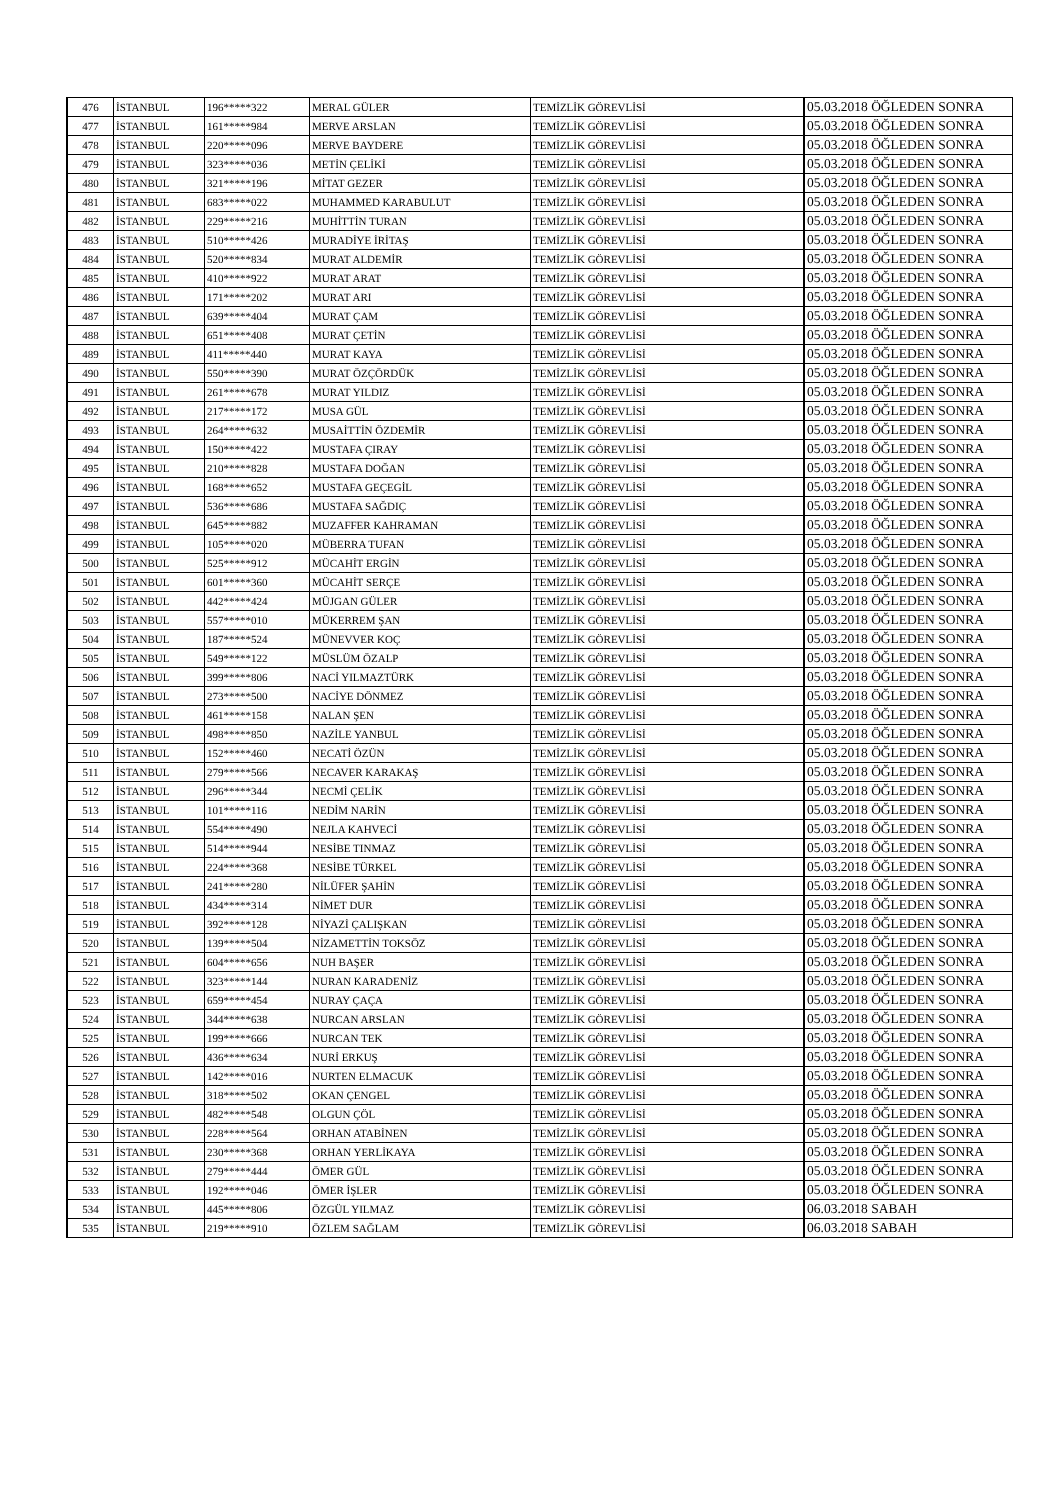| 476 | İSTANBUL | 196*****322 | MERAL GÜLER | TEMİZLİK GÖREVLİSİ | 05.03.2018 ÖĞLEDEN SONRA |
| 477 | İSTANBUL | 161*****984 | MERVE ARSLAN | TEMİZLİK GÖREVLİSİ | 05.03.2018 ÖĞLEDEN SONRA |
| 478 | İSTANBUL | 220*****096 | MERVE BAYDERE | TEMİZLİK GÖREVLİSİ | 05.03.2018 ÖĞLEDEN SONRA |
| 479 | İSTANBUL | 323*****036 | METİN ÇELİKİ | TEMİZLİK GÖREVLİSİ | 05.03.2018 ÖĞLEDEN SONRA |
| 480 | İSTANBUL | 321*****196 | MİTAT GEZER | TEMİZLİK GÖREVLİSİ | 05.03.2018 ÖĞLEDEN SONRA |
| 481 | İSTANBUL | 683*****022 | MUHAMMED KARABULUT | TEMİZLİK GÖREVLİSİ | 05.03.2018 ÖĞLEDEN SONRA |
| 482 | İSTANBUL | 229*****216 | MUHİTTİN TURAN | TEMİZLİK GÖREVLİSİ | 05.03.2018 ÖĞLEDEN SONRA |
| 483 | İSTANBUL | 510*****426 | MURADİYE İRİTAŞ | TEMİZLİK GÖREVLİSİ | 05.03.2018 ÖĞLEDEN SONRA |
| 484 | İSTANBUL | 520*****834 | MURAT ALDEMİR | TEMİZLİK GÖREVLİSİ | 05.03.2018 ÖĞLEDEN SONRA |
| 485 | İSTANBUL | 410*****922 | MURAT ARAT | TEMİZLİK GÖREVLİSİ | 05.03.2018 ÖĞLEDEN SONRA |
| 486 | İSTANBUL | 171*****202 | MURAT ARI | TEMİZLİK GÖREVLİSİ | 05.03.2018 ÖĞLEDEN SONRA |
| 487 | İSTANBUL | 639*****404 | MURAT ÇAM | TEMİZLİK GÖREVLİSİ | 05.03.2018 ÖĞLEDEN SONRA |
| 488 | İSTANBUL | 651*****408 | MURAT ÇETİN | TEMİZLİK GÖREVLİSİ | 05.03.2018 ÖĞLEDEN SONRA |
| 489 | İSTANBUL | 411*****440 | MURAT KAYA | TEMİZLİK GÖREVLİSİ | 05.03.2018 ÖĞLEDEN SONRA |
| 490 | İSTANBUL | 550*****390 | MURAT ÖZÇÖRDÜK | TEMİZLİK GÖREVLİSİ | 05.03.2018 ÖĞLEDEN SONRA |
| 491 | İSTANBUL | 261*****678 | MURAT YILDIZ | TEMİZLİK GÖREVLİSİ | 05.03.2018 ÖĞLEDEN SONRA |
| 492 | İSTANBUL | 217*****172 | MUSA GÜL | TEMİZLİK GÖREVLİSİ | 05.03.2018 ÖĞLEDEN SONRA |
| 493 | İSTANBUL | 264*****632 | MUSAİTTİN ÖZDEMİR | TEMİZLİK GÖREVLİSİ | 05.03.2018 ÖĞLEDEN SONRA |
| 494 | İSTANBUL | 150*****422 | MUSTAFA ÇIRAY | TEMİZLİK GÖREVLİSİ | 05.03.2018 ÖĞLEDEN SONRA |
| 495 | İSTANBUL | 210*****828 | MUSTAFA DOĞAN | TEMİZLİK GÖREVLİSİ | 05.03.2018 ÖĞLEDEN SONRA |
| 496 | İSTANBUL | 168*****652 | MUSTAFA GEÇEGİL | TEMİZLİK GÖREVLİSİ | 05.03.2018 ÖĞLEDEN SONRA |
| 497 | İSTANBUL | 536*****686 | MUSTAFA SAĞDIÇ | TEMİZLİK GÖREVLİSİ | 05.03.2018 ÖĞLEDEN SONRA |
| 498 | İSTANBUL | 645*****882 | MUZAFFER KAHRAMAN | TEMİZLİK GÖREVLİSİ | 05.03.2018 ÖĞLEDEN SONRA |
| 499 | İSTANBUL | 105*****020 | MÜBERRA TUFAN | TEMİZLİK GÖREVLİSİ | 05.03.2018 ÖĞLEDEN SONRA |
| 500 | İSTANBUL | 525*****912 | MÜCAHİT ERGİN | TEMİZLİK GÖREVLİSİ | 05.03.2018 ÖĞLEDEN SONRA |
| 501 | İSTANBUL | 601*****360 | MÜCAHİT SERÇE | TEMİZLİK GÖREVLİSİ | 05.03.2018 ÖĞLEDEN SONRA |
| 502 | İSTANBUL | 442*****424 | MÜJGAN GÜLER | TEMİZLİK GÖREVLİSİ | 05.03.2018 ÖĞLEDEN SONRA |
| 503 | İSTANBUL | 557*****010 | MÜKERREM ŞAN | TEMİZLİK GÖREVLİSİ | 05.03.2018 ÖĞLEDEN SONRA |
| 504 | İSTANBUL | 187*****524 | MÜNEVVER KOÇ | TEMİZLİK GÖREVLİSİ | 05.03.2018 ÖĞLEDEN SONRA |
| 505 | İSTANBUL | 549*****122 | MÜSLÜM ÖZALP | TEMİZLİK GÖREVLİSİ | 05.03.2018 ÖĞLEDEN SONRA |
| 506 | İSTANBUL | 399*****806 | NACİ YILMAZTÜRK | TEMİZLİK GÖREVLİSİ | 05.03.2018 ÖĞLEDEN SONRA |
| 507 | İSTANBUL | 273*****500 | NACİYE DÖNMEZ | TEMİZLİK GÖREVLİSİ | 05.03.2018 ÖĞLEDEN SONRA |
| 508 | İSTANBUL | 461*****158 | NALAN ŞEN | TEMİZLİK GÖREVLİSİ | 05.03.2018 ÖĞLEDEN SONRA |
| 509 | İSTANBUL | 498*****850 | NAZİLE YANBUL | TEMİZLİK GÖREVLİSİ | 05.03.2018 ÖĞLEDEN SONRA |
| 510 | İSTANBUL | 152*****460 | NECATİ ÖZÜN | TEMİZLİK GÖREVLİSİ | 05.03.2018 ÖĞLEDEN SONRA |
| 511 | İSTANBUL | 279*****566 | NECAVER KARAKAŞ | TEMİZLİK GÖREVLİSİ | 05.03.2018 ÖĞLEDEN SONRA |
| 512 | İSTANBUL | 296*****344 | NECMİ ÇELİK | TEMİZLİK GÖREVLİSİ | 05.03.2018 ÖĞLEDEN SONRA |
| 513 | İSTANBUL | 101*****116 | NEDİM NARİN | TEMİZLİK GÖREVLİSİ | 05.03.2018 ÖĞLEDEN SONRA |
| 514 | İSTANBUL | 554*****490 | NEJLA KAHVECİ | TEMİZLİK GÖREVLİSİ | 05.03.2018 ÖĞLEDEN SONRA |
| 515 | İSTANBUL | 514*****944 | NESİBE TINMAZ | TEMİZLİK GÖREVLİSİ | 05.03.2018 ÖĞLEDEN SONRA |
| 516 | İSTANBUL | 224*****368 | NESİBE TÜRKEL | TEMİZLİK GÖREVLİSİ | 05.03.2018 ÖĞLEDEN SONRA |
| 517 | İSTANBUL | 241*****280 | NİLÜFER ŞAHİN | TEMİZLİK GÖREVLİSİ | 05.03.2018 ÖĞLEDEN SONRA |
| 518 | İSTANBUL | 434*****314 | NİMET DUR | TEMİZLİK GÖREVLİSİ | 05.03.2018 ÖĞLEDEN SONRA |
| 519 | İSTANBUL | 392*****128 | NİYAZİ ÇALIŞKAN | TEMİZLİK GÖREVLİSİ | 05.03.2018 ÖĞLEDEN SONRA |
| 520 | İSTANBUL | 139*****504 | NİZAMETTİN TOKSÖZ | TEMİZLİK GÖREVLİSİ | 05.03.2018 ÖĞLEDEN SONRA |
| 521 | İSTANBUL | 604*****656 | NUH BAŞER | TEMİZLİK GÖREVLİSİ | 05.03.2018 ÖĞLEDEN SONRA |
| 522 | İSTANBUL | 323*****144 | NURAN KARADENİZ | TEMİZLİK GÖREVLİSİ | 05.03.2018 ÖĞLEDEN SONRA |
| 523 | İSTANBUL | 659*****454 | NURAY ÇAÇA | TEMİZLİK GÖREVLİSİ | 05.03.2018 ÖĞLEDEN SONRA |
| 524 | İSTANBUL | 344*****638 | NURCAN ARSLAN | TEMİZLİK GÖREVLİSİ | 05.03.2018 ÖĞLEDEN SONRA |
| 525 | İSTANBUL | 199*****666 | NURCAN TEK | TEMİZLİK GÖREVLİSİ | 05.03.2018 ÖĞLEDEN SONRA |
| 526 | İSTANBUL | 436*****634 | NURİ ERKUŞ | TEMİZLİK GÖREVLİSİ | 05.03.2018 ÖĞLEDEN SONRA |
| 527 | İSTANBUL | 142*****016 | NURTEN ELMACUK | TEMİZLİK GÖREVLİSİ | 05.03.2018 ÖĞLEDEN SONRA |
| 528 | İSTANBUL | 318*****502 | OKAN ÇENGEL | TEMİZLİK GÖREVLİSİ | 05.03.2018 ÖĞLEDEN SONRA |
| 529 | İSTANBUL | 482*****548 | OLGUN ÇÖL | TEMİZLİK GÖREVLİSİ | 05.03.2018 ÖĞLEDEN SONRA |
| 530 | İSTANBUL | 228*****564 | ORHAN ATABİNEN | TEMİZLİK GÖREVLİSİ | 05.03.2018 ÖĞLEDEN SONRA |
| 531 | İSTANBUL | 230*****368 | ORHAN YERLİKAYA | TEMİZLİK GÖREVLİSİ | 05.03.2018 ÖĞLEDEN SONRA |
| 532 | İSTANBUL | 279*****444 | ÖMER GÜL | TEMİZLİK GÖREVLİSİ | 05.03.2018 ÖĞLEDEN SONRA |
| 533 | İSTANBUL | 192*****046 | ÖMER İŞLER | TEMİZLİK GÖREVLİSİ | 05.03.2018 ÖĞLEDEN SONRA |
| 534 | İSTANBUL | 445*****806 | ÖZGÜL YILMAZ | TEMİZLİK GÖREVLİSİ | 06.03.2018 SABAH |
| 535 | İSTANBUL | 219*****910 | ÖZLEM SAĞLAM | TEMİZLİK GÖREVLİSİ | 06.03.2018 SABAH |